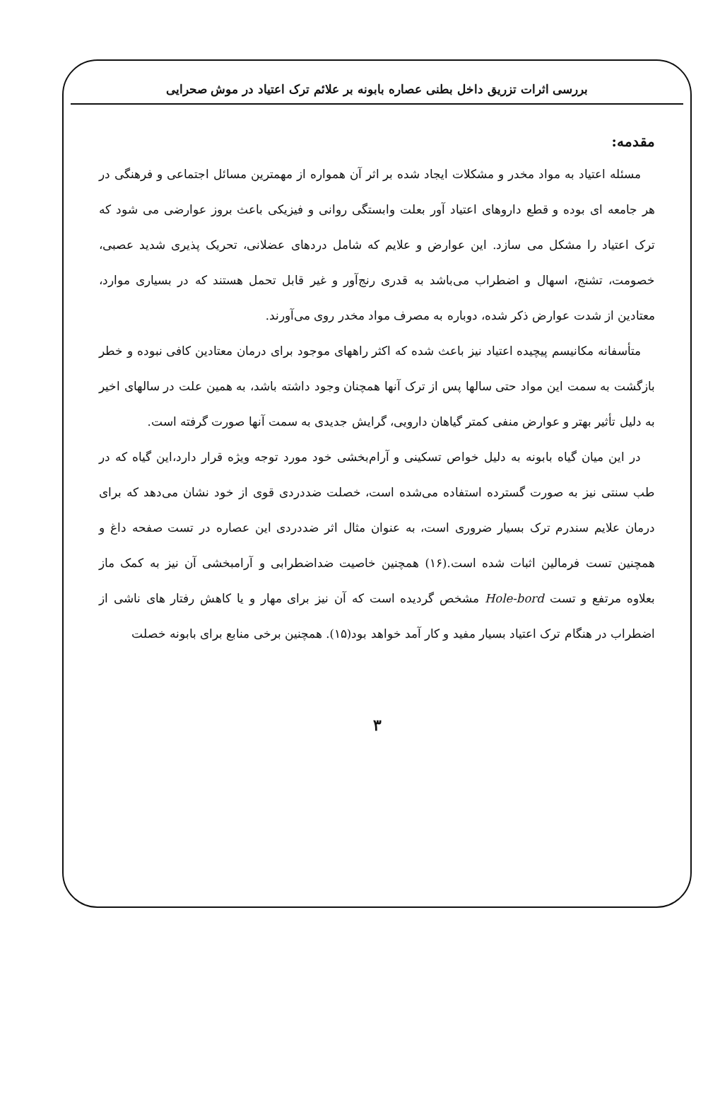بررسی اثرات تزریق داخل بطنی عصاره بابونه بر علائم ترک اعتیاد در موش صحرایی
مقدمه:
مسئله اعتیاد به مواد مخدر و مشکلات ایجاد شده بر اثر آن همواره از مهمترین مسائل اجتماعی و فرهنگی در هر جامعه ای بوده و قطع داروهای اعتیاد آور بعلت وابستگی روانی و فیزیکی باعث بروز عوارضی می شود که ترک اعتیاد را مشکل می سازد. این عوارض و علایم که شامل دردهای عضلانی، تحریک پذیری شدید عصبی، خصومت، تشنج، اسهال و اضطراب می‌باشد به قدری رنج‌آور و غیر قابل تحمل هستند که در بسیاری موارد، معتادین از شدت عوارض ذکر شده، دوباره به مصرف مواد مخدر روی می‌آورند.
متأسفانه مکانیسم پیچیده اعتیاد نیز باعث شده که اکثر راههای موجود برای درمان معتادین کافی نبوده و خطر بازگشت به سمت این مواد حتی سالها پس از ترک آنها همچنان وجود داشته باشد، به همین علت در سالهای اخیر به دلیل تأثیر بهتر و عوارض منفی کمتر گیاهان دارویی، گرایش جدیدی به سمت آنها صورت گرفته است.
در این میان گیاه بابونه به دلیل خواص تسکینی و آرام‌بخشی خود مورد توجه ویژه قرار دارد،این گیاه که در طب سنتی نیز به صورت گسترده استفاده می‌شده است، خصلت ضددردی قوی از خود نشان می‌دهد که برای درمان علایم سندرم ترک بسیار ضروری است، به عنوان مثال اثر ضددردی این عصاره در تست صفحه داغ و همچنین تست فرمالین اثبات شده است.(۱۶) همچنین خاصیت ضداضطرابی و آرامبخشی آن نیز به کمک ماز بعلاوه مرتفع و تست Hole-bord مشخص گردیده است که آن نیز برای مهار و یا کاهش رفتار های ناشی از اضطراب در هنگام ترک اعتیاد بسیار مفید و کار آمد خواهد بود(۱۵). همچنین برخی منابع برای بابونه خصلت
۳